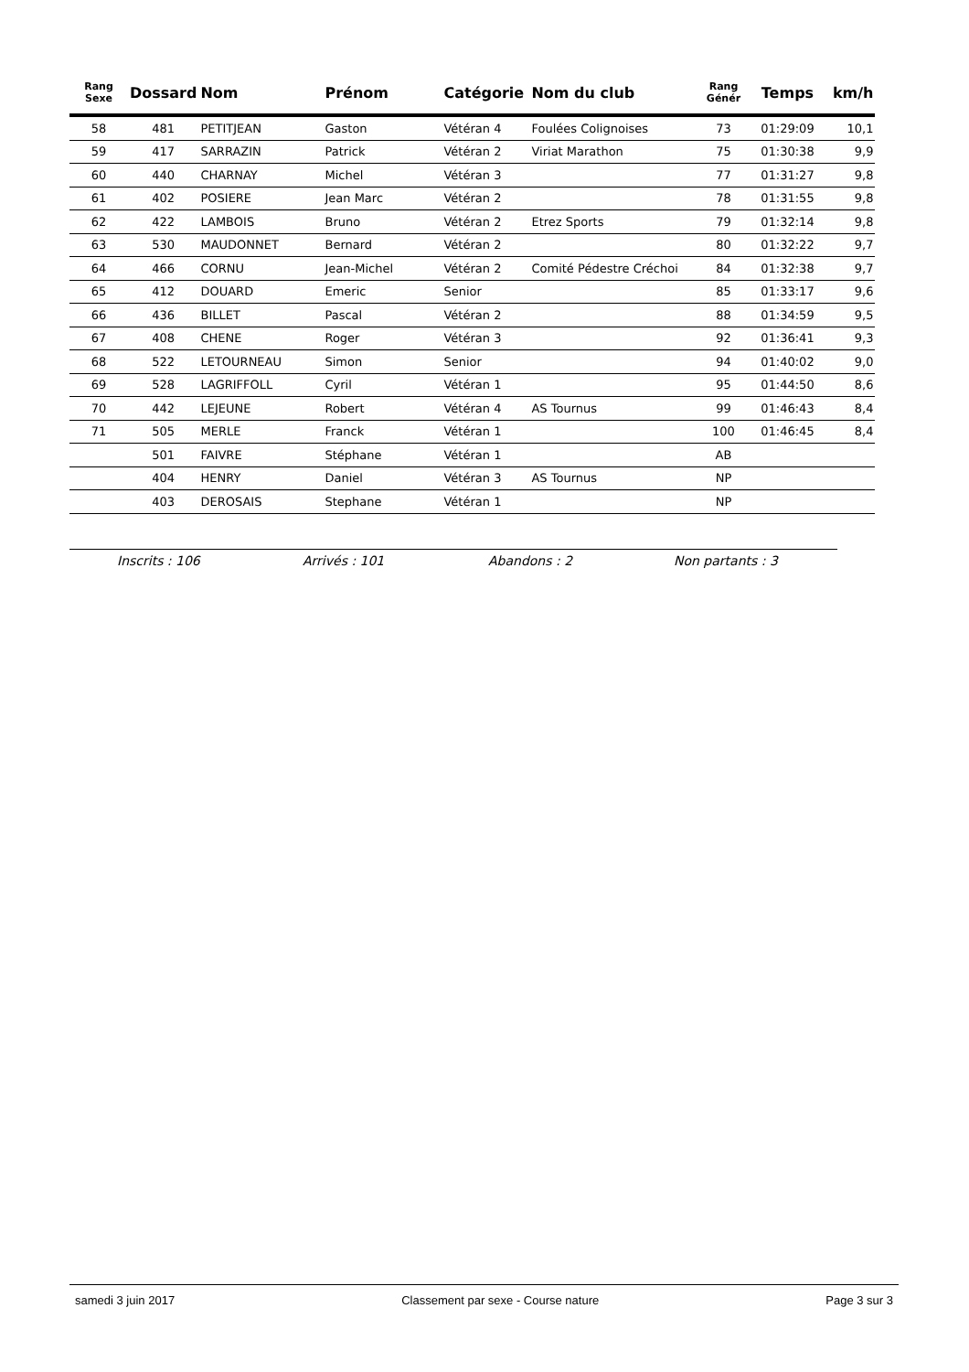| Rang Sexe | Dossard | Nom | Prénom | Catégorie | Nom du club | Rang Génér | Temps | km/h |
| --- | --- | --- | --- | --- | --- | --- | --- | --- |
| 58 | 481 | PETITJEAN | Gaston | Vétéran 4 | Foulées Colignoises | 73 | 01:29:09 | 10,1 |
| 59 | 417 | SARRAZIN | Patrick | Vétéran 2 | Viriat Marathon | 75 | 01:30:38 | 9,9 |
| 60 | 440 | CHARNAY | Michel | Vétéran 3 | | 77 | 01:31:27 | 9,8 |
| 61 | 402 | POSIERE | Jean Marc | Vétéran 2 | | 78 | 01:31:55 | 9,8 |
| 62 | 422 | LAMBOIS | Bruno | Vétéran 2 | Etrez Sports | 79 | 01:32:14 | 9,8 |
| 63 | 530 | MAUDONNET | Bernard | Vétéran 2 | | 80 | 01:32:22 | 9,7 |
| 64 | 466 | CORNU | Jean-Michel | Vétéran 2 | Comité Pédestre Créchoi | 84 | 01:32:38 | 9,7 |
| 65 | 412 | DOUARD | Emeric | Senior | | 85 | 01:33:17 | 9,6 |
| 66 | 436 | BILLET | Pascal | Vétéran 2 | | 88 | 01:34:59 | 9,5 |
| 67 | 408 | CHENE | Roger | Vétéran 3 | | 92 | 01:36:41 | 9,3 |
| 68 | 522 | LETOURNEAU | Simon | Senior | | 94 | 01:40:02 | 9,0 |
| 69 | 528 | LAGRIFFOLL | Cyril | Vétéran 1 | | 95 | 01:44:50 | 8,6 |
| 70 | 442 | LEJEUNE | Robert | Vétéran 4 | AS Tournus | 99 | 01:46:43 | 8,4 |
| 71 | 505 | MERLE | Franck | Vétéran 1 | | 100 | 01:46:45 | 8,4 |
| | 501 | FAIVRE | Stéphane | Vétéran 1 | | AB | | |
| | 404 | HENRY | Daniel | Vétéran 3 | AS Tournus | NP | | |
| | 403 | DEROSAIS | Stephane | Vétéran 1 | | NP | | |
Inscrits : 106 Arrivés : 101 Abandons : 2 Non partants : 3
samedi 3 juin 2017 Classement par sexe - Course nature Page 3 sur 3